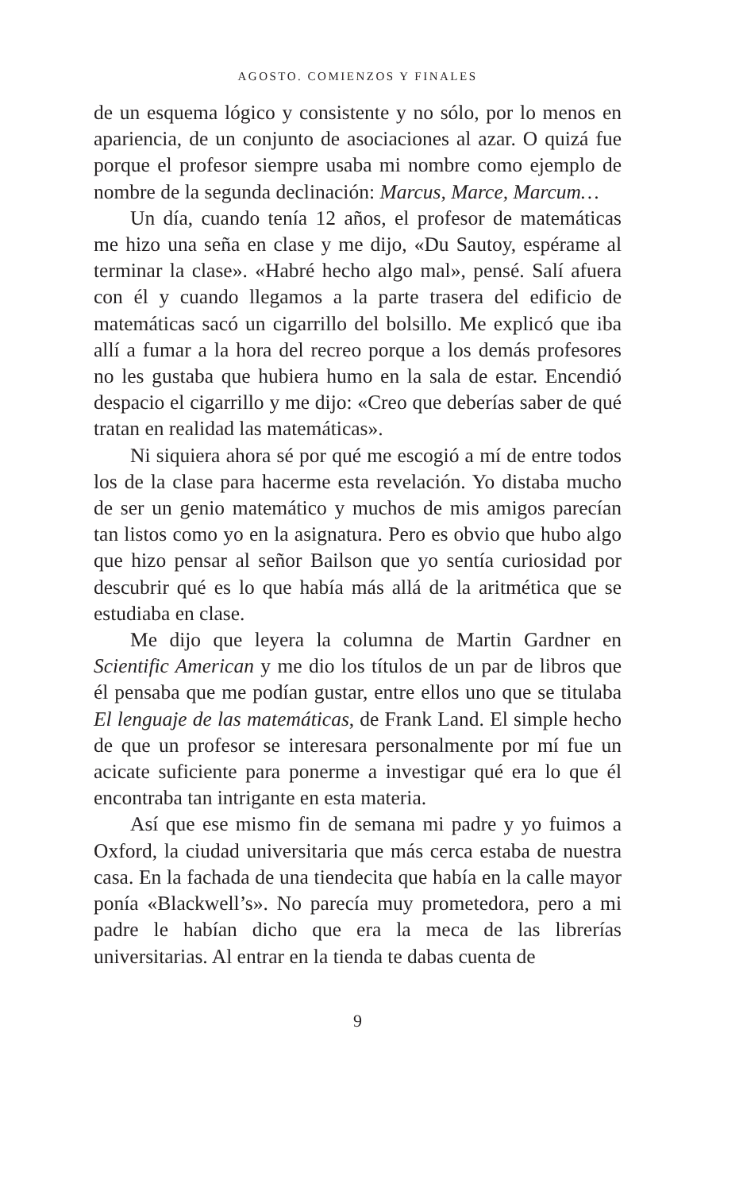AGOSTO. COMIENZOS Y FINALES
de un esquema lógico y consistente y no sólo, por lo menos en apariencia, de un conjunto de asociaciones al azar. O quizá fue porque el profesor siempre usaba mi nombre como ejemplo de nombre de la segunda declinación: Marcus, Marce, Marcum…
Un día, cuando tenía 12 años, el profesor de matemáticas me hizo una seña en clase y me dijo, «Du Sautoy, espérame al terminar la clase». «Habré hecho algo mal», pensé. Salí afuera con él y cuando llegamos a la parte trasera del edificio de matemáticas sacó un cigarrillo del bolsillo. Me explicó que iba allí a fumar a la hora del recreo porque a los demás profesores no les gustaba que hubiera humo en la sala de estar. Encendió despacio el cigarrillo y me dijo: «Creo que deberías saber de qué tratan en realidad las matemáticas».
Ni siquiera ahora sé por qué me escogió a mí de entre todos los de la clase para hacerme esta revelación. Yo distaba mucho de ser un genio matemático y muchos de mis amigos parecían tan listos como yo en la asignatura. Pero es obvio que hubo algo que hizo pensar al señor Bailson que yo sentía curiosidad por descubrir qué es lo que había más allá de la aritmética que se estudiaba en clase.
Me dijo que leyera la columna de Martin Gardner en Scientific American y me dio los títulos de un par de libros que él pensaba que me podían gustar, entre ellos uno que se titulaba El lenguaje de las matemáticas, de Frank Land. El simple hecho de que un profesor se interesara personalmente por mí fue un acicate suficiente para ponerme a investigar qué era lo que él encontraba tan intrigante en esta materia.
Así que ese mismo fin de semana mi padre y yo fuimos a Oxford, la ciudad universitaria que más cerca estaba de nuestra casa. En la fachada de una tiendecita que había en la calle mayor ponía «Blackwell’s». No parecía muy prometedora, pero a mi padre le habían dicho que era la meca de las librerías universitarias. Al entrar en la tienda te dabas cuenta de
9